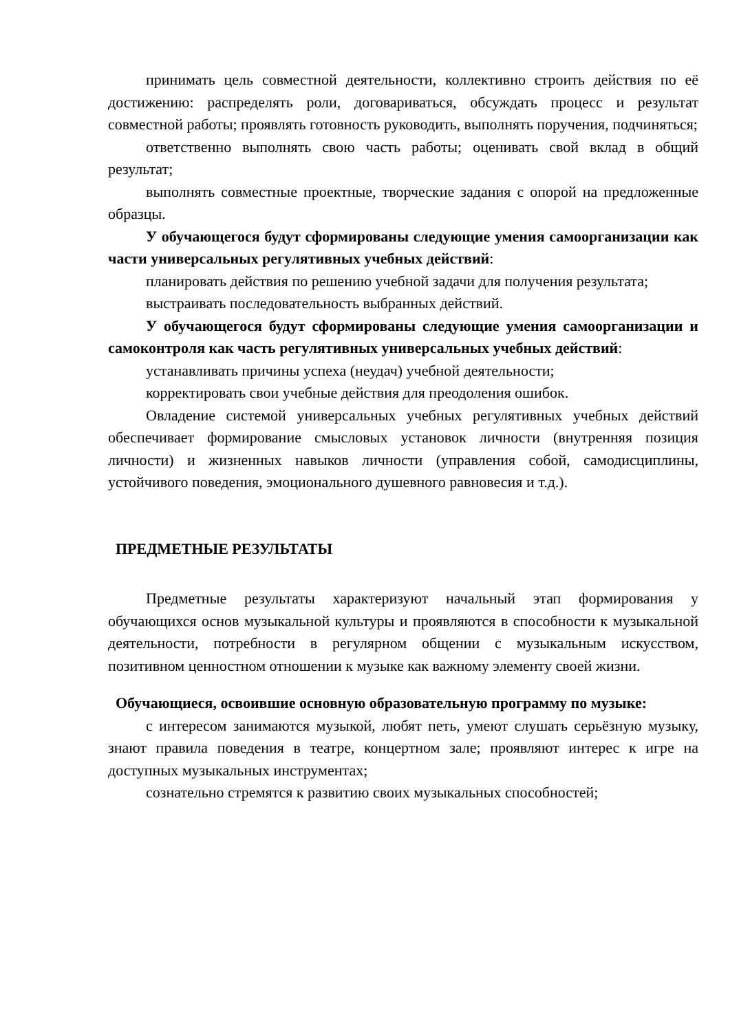принимать цель совместной деятельности, коллективно строить действия по её достижению: распределять роли, договариваться, обсуждать процесс и результат совместной работы; проявлять готовность руководить, выполнять поручения, подчиняться;
ответственно выполнять свою часть работы; оценивать свой вклад в общий результат;
выполнять совместные проектные, творческие задания с опорой на предложенные образцы.
У обучающегося будут сформированы следующие умения самоорганизации как части универсальных регулятивных учебных действий:
планировать действия по решению учебной задачи для получения результата;
выстраивать последовательность выбранных действий.
У обучающегося будут сформированы следующие умения самоорганизации и самоконтроля как часть регулятивных универсальных учебных действий:
устанавливать причины успеха (неудач) учебной деятельности;
корректировать свои учебные действия для преодоления ошибок.
Овладение системой универсальных учебных регулятивных учебных действий обеспечивает формирование смысловых установок личности (внутренняя позиция личности) и жизненных навыков личности (управления собой, самодисциплины, устойчивого поведения, эмоционального душевного равновесия и т.д.).
ПРЕДМЕТНЫЕ РЕЗУЛЬТАТЫ
Предметные результаты характеризуют начальный этап формирования у обучающихся основ музыкальной культуры и проявляются в способности к музыкальной деятельности, потребности в регулярном общении с музыкальным искусством, позитивном ценностном отношении к музыке как важному элементу своей жизни.
Обучающиеся, освоившие основную образовательную программу по музыке:
с интересом занимаются музыкой, любят петь, умеют слушать серьёзную музыку, знают правила поведения в театре, концертном зале; проявляют интерес к игре на доступных музыкальных инструментах;
сознательно стремятся к развитию своих музыкальных способностей;